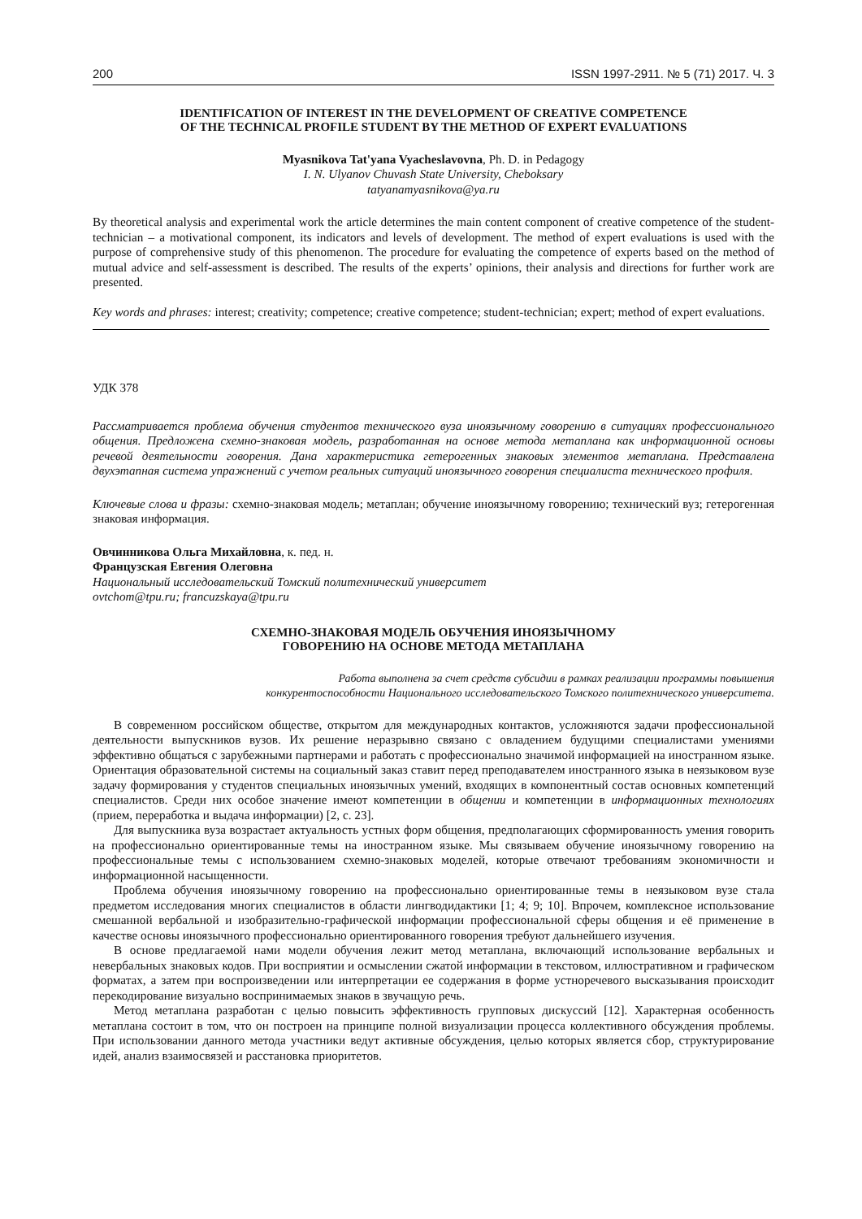200 ISSN 1997-2911. № 5 (71) 2017. Ч. 3
IDENTIFICATION OF INTEREST IN THE DEVELOPMENT OF CREATIVE COMPETENCE
OF THE TECHNICAL PROFILE STUDENT BY THE METHOD OF EXPERT EVALUATIONS
Myasnikova Tat'yana Vyacheslavovna, Ph. D. in Pedagogy
I. N. Ulyanov Chuvash State University, Cheboksary
tatyanamyasnikova@ya.ru
By theoretical analysis and experimental work the article determines the main content component of creative competence of the student-technician – a motivational component, its indicators and levels of development. The method of expert evaluations is used with the purpose of comprehensive study of this phenomenon. The procedure for evaluating the competence of experts based on the method of mutual advice and self-assessment is described. The results of the experts’ opinions, their analysis and directions for further work are presented.
Key words and phrases: interest; creativity; competence; creative competence; student-technician; expert; method of expert evaluations.
УДК 378
Рассматривается проблема обучения студентов технического вуза иноязычному говорению в ситуациях профессионального общения. Предложена схемно-знаковая модель, разработанная на основе метода метаплана как информационной основы речевой деятельности говорения. Дана характеристика гетерогенных знаковых элементов метаплана. Представлена двухэтапная система упражнений с учетом реальных ситуаций иноязычного говорения специалиста технического профиля.
Ключевые слова и фразы: схемно-знаковая модель; метаплан; обучение иноязычному говорению; технический вуз; гетерогенная знаковая информация.
Овчинникова Ольга Михайловна, к. пед. н.
Французская Евгения Олеговна
Национальный исследовательский Томский политехнический университет
ovtchom@tpu.ru; francuzskaya@tpu.ru
СХЕМНО-ЗНАКОВАЯ МОДЕЛЬ ОБУЧЕНИЯ ИНОЯЗЫЧНОМУ
ГОВОРЕНИЮ НА ОСНОВЕ МЕТОДА МЕТАПЛАНА
Работа выполнена за счет средств субсидии в рамках реализации программы повышения
конкурентоспособности Национального исследовательского Томского политехнического университета.
В современном российском обществе, открытом для международных контактов, усложняются задачи профессиональной деятельности выпускников вузов. Их решение неразрывно связано с овладением будущими специалистами умениями эффективно общаться с зарубежными партнерами и работать с профессионально значимой информацией на иностранном языке. Ориентация образовательной системы на социальный заказ ставит перед преподавателем иностранного языка в неязыковом вузе задачу формирования у студентов специальных иноязычных умений, входящих в компонентный состав основных компетенций специалистов. Среди них особое значение имеют компетенции в общении и компетенции в информационных технологиях (прием, переработка и выдача информации) [2, с. 23].
Для выпускника вуза возрастает актуальность устных форм общения, предполагающих сформированность умения говорить на профессионально ориентированные темы на иностранном языке. Мы связываем обучение иноязычному говорению на профессиональные темы с использованием схемно-знаковых моделей, которые отвечают требованиям экономичности и информационной насыщенности.
Проблема обучения иноязычному говорению на профессионально ориентированные темы в неязыковом вузе стала предметом исследования многих специалистов в области лингводидактики [1; 4; 9; 10]. Впрочем, комплексное использование смешанной вербальной и изобразительно-графической информации профессиональной сферы общения и её применение в качестве основы иноязычного профессионально ориентированного говорения требуют дальнейшего изучения.
В основе предлагаемой нами модели обучения лежит метод метаплана, включающий использование вербальных и невербальных знаковых кодов. При восприятии и осмыслении сжатой информации в текстовом, иллюстративном и графическом форматах, а затем при воспроизведении или интерпретации ее содержания в форме устноречевого высказывания происходит перекодирование визуально воспринимаемых знаков в звучащую речь.
Метод метаплана разработан с целью повысить эффективность групповых дискуссий [12]. Характерная особенность метаплана состоит в том, что он построен на принципе полной визуализации процесса коллективного обсуждения проблемы. При использовании данного метода участники ведут активные обсуждения, целью которых является сбор, структурирование идей, анализ взаимосвязей и расстановка приоритетов.